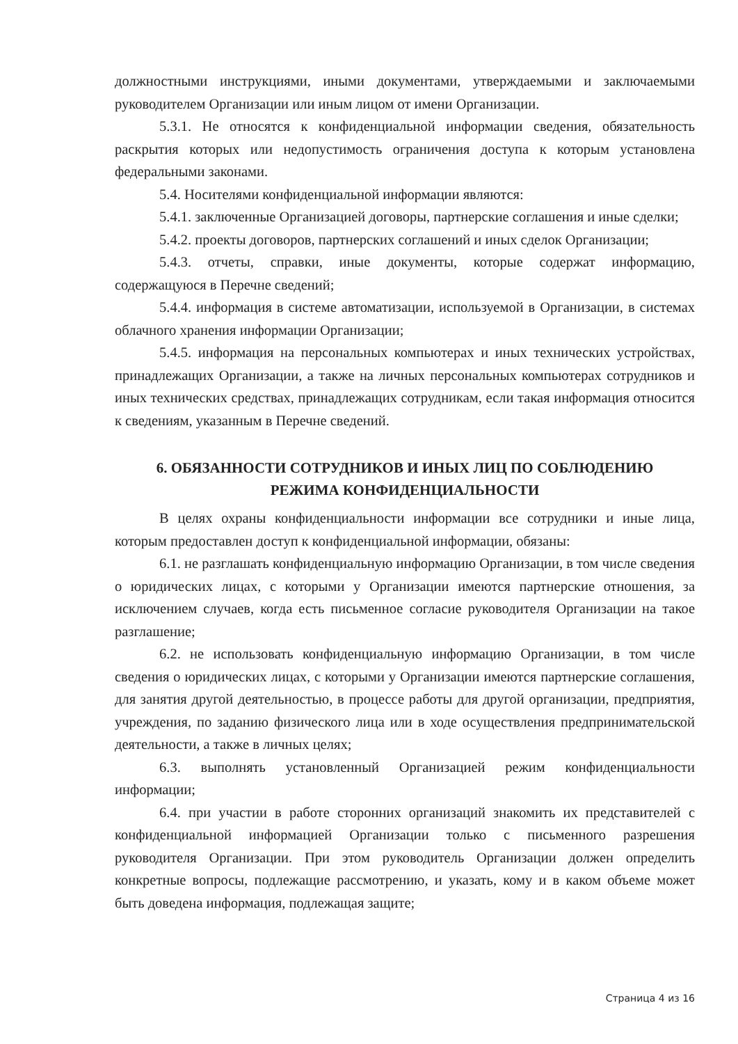должностными инструкциями, иными документами, утверждаемыми и заключаемыми руководителем Организации или иным лицом от имени Организации.
5.3.1. Не относятся к конфиденциальной информации сведения, обязательность раскрытия которых или недопустимость ограничения доступа к которым установлена федеральными законами.
5.4. Носителями конфиденциальной информации являются:
5.4.1. заключенные Организацией договоры, партнерские соглашения и иные сделки;
5.4.2. проекты договоров, партнерских соглашений и иных сделок Организации;
5.4.3. отчеты, справки, иные документы, которые содержат информацию, содержащуюся в Перечне сведений;
5.4.4. информация в системе автоматизации, используемой в Организации, в системах облачного хранения информации Организации;
5.4.5. информация на персональных компьютерах и иных технических устройствах, принадлежащих Организации, а также на личных персональных компьютерах сотрудников и иных технических средствах, принадлежащих сотрудникам, если такая информация относится к сведениям, указанным в Перечне сведений.
6. ОБЯЗАННОСТИ СОТРУДНИКОВ И ИНЫХ ЛИЦ ПО СОБЛЮДЕНИЮ
РЕЖИМА КОНФИДЕНЦИАЛЬНОСТИ
В целях охраны конфиденциальности информации все сотрудники и иные лица, которым предоставлен доступ к конфиденциальной информации, обязаны:
6.1. не разглашать конфиденциальную информацию Организации, в том числе сведения о юридических лицах, с которыми у Организации имеются партнерские отношения, за исключением случаев, когда есть письменное согласие руководителя Организации на такое разглашение;
6.2. не использовать конфиденциальную информацию Организации, в том числе сведения о юридических лицах, с которыми у Организации имеются партнерские соглашения, для занятия другой деятельностью, в процессе работы для другой организации, предприятия, учреждения, по заданию физического лица или в ходе осуществления предпринимательской деятельности, а также в личных целях;
6.3. выполнять установленный Организацией режим конфиденциальности информации;
6.4. при участии в работе сторонних организаций знакомить их представителей с конфиденциальной информацией Организации только с письменного разрешения руководителя Организации. При этом руководитель Организации должен определить конкретные вопросы, подлежащие рассмотрению, и указать, кому и в каком объеме может быть доведена информация, подлежащая защите;
Страница 4 из 16